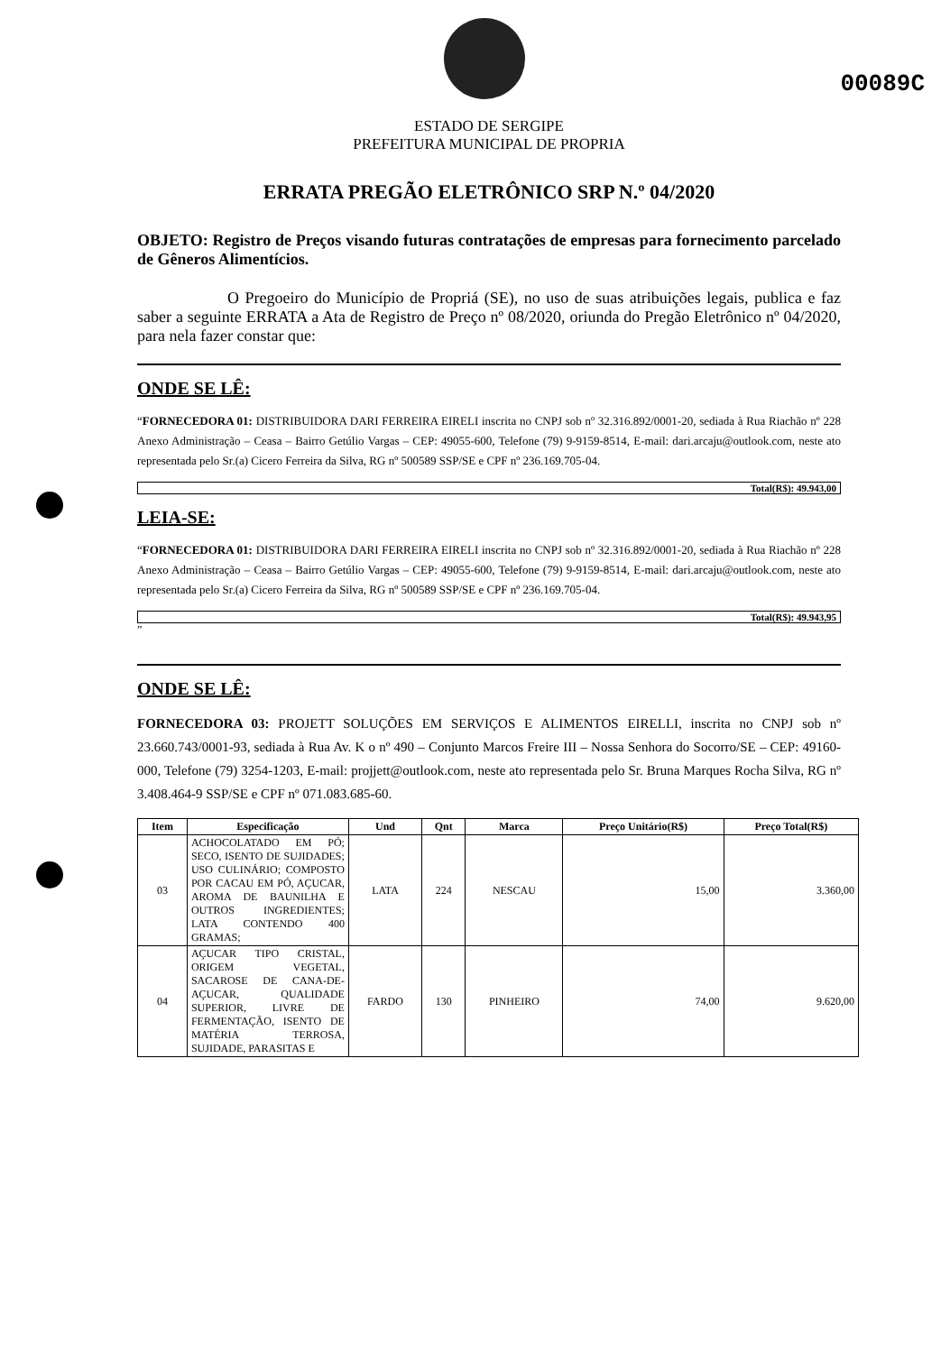00089C
ESTADO DE SERGIPE
PREFEITURA MUNICIPAL DE PROPRIA
ERRATA PREGÃO ELETRÔNICO SRP N.º 04/2020
OBJETO: Registro de Preços visando futuras contratações de empresas para fornecimento parcelado de Gêneros Alimentícios.
O Pregoeiro do Município de Propriá (SE), no uso de suas atribuições legais, publica e faz saber a seguinte ERRATA a Ata de Registro de Preço nº 08/2020, oriunda do Pregão Eletrônico nº 04/2020, para nela fazer constar que:
ONDE SE LÊ:
“FORNECEDORA 01: DISTRIBUIDORA DARI FERREIRA EIRELI inscrita no CNPJ sob nº 32.316.892/0001-20, sediada à Rua Riachão nº 228 Anexo Administração – Ceasa – Bairro Getúlio Vargas – CEP: 49055-600, Telefone (79) 9-9159-8514, E-mail: dari.arcaju@outlook.com, neste ato representada pelo Sr.(a) Cicero Ferreira da Silva, RG nº 500589 SSP/SE e CPF nº 236.169.705-04.
Total(R$): 49.943,00
LEIA-SE:
“FORNECEDORA 01: DISTRIBUIDORA DARI FERREIRA EIRELI inscrita no CNPJ sob nº 32.316.892/0001-20, sediada à Rua Riachão nº 228 Anexo Administração – Ceasa – Bairro Getúlio Vargas – CEP: 49055-600, Telefone (79) 9-9159-8514, E-mail: dari.arcaju@outlook.com, neste ato representada pelo Sr.(a) Cicero Ferreira da Silva, RG nº 500589 SSP/SE e CPF nº 236.169.705-04.
Total(R$): 49.943,95
”
ONDE SE LÊ:
FORNECEDORA 03: PROJETT SOLUÇÕES EM SERVIÇOS E ALIMENTOS EIRELLI, inscrita no CNPJ sob nº 23.660.743/0001-93, sediada à Rua Av. K o nº 490 – Conjunto Marcos Freire III – Nossa Senhora do Socorro/SE – CEP: 49160-000, Telefone (79) 3254-1203, E-mail: projjett@outlook.com, neste ato representada pelo Sr. Bruna Marques Rocha Silva, RG nº 3.408.464-9 SSP/SE e CPF nº 071.083.685-60.
| Item | Especificação | Und | Qnt | Marca | Preço Unitário(R$) | Preço Total(R$) |
| --- | --- | --- | --- | --- | --- | --- |
| 03 | ACHOCOLATADO EM PÓ; SECO, ISENTO DE SUJIDADES; USO CULINÁRIO; COMPOSTO POR CACAU EM PÓ, AÇUCAR, AROMA DE BAUNILHA E OUTROS INGREDIENTES; LATA CONTENDO 400 GRAMAS; | LATA | 224 | NESCAU | 15,00 | 3.360,00 |
| 04 | AÇUCAR TIPO CRISTAL, ORIGEM VEGETAL, SACAROSE DE CANA-DE-AÇUCAR, QUALIDADE SUPERIOR, LIVRE DE FERMENTAÇÃO, ISENTO DE MATÉRIA TERROSA, SUJIDADE, PARASITAS E | FARDO | 130 | PINHEIRO | 74,00 | 9.620,00 |